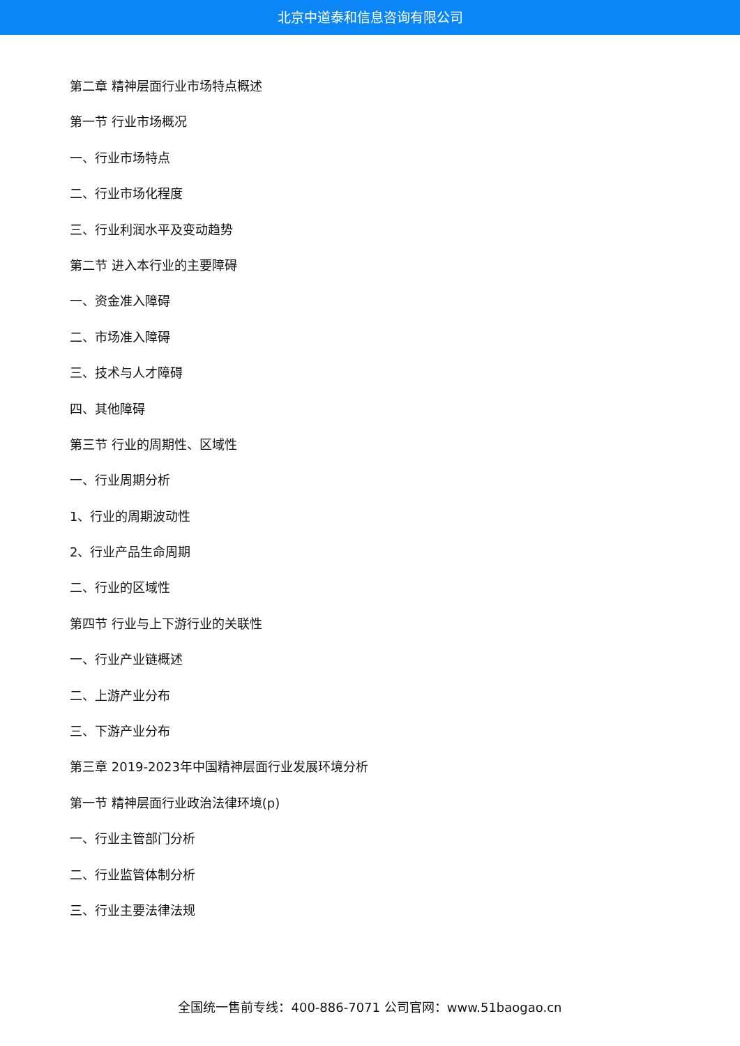北京中道泰和信息咨询有限公司
第二章 精神层面行业市场特点概述
第一节 行业市场概况
一、行业市场特点
二、行业市场化程度
三、行业利润水平及变动趋势
第二节 进入本行业的主要障碍
一、资金准入障碍
二、市场准入障碍
三、技术与人才障碍
四、其他障碍
第三节 行业的周期性、区域性
一、行业周期分析
1、行业的周期波动性
2、行业产品生命周期
二、行业的区域性
第四节 行业与上下游行业的关联性
一、行业产业链概述
二、上游产业分布
三、下游产业分布
第三章 2019-2023年中国精神层面行业发展环境分析
第一节 精神层面行业政治法律环境(p)
一、行业主管部门分析
二、行业监管体制分析
三、行业主要法律法规
全国统一售前专线：400-886-7071 公司官网：www.51baogao.cn